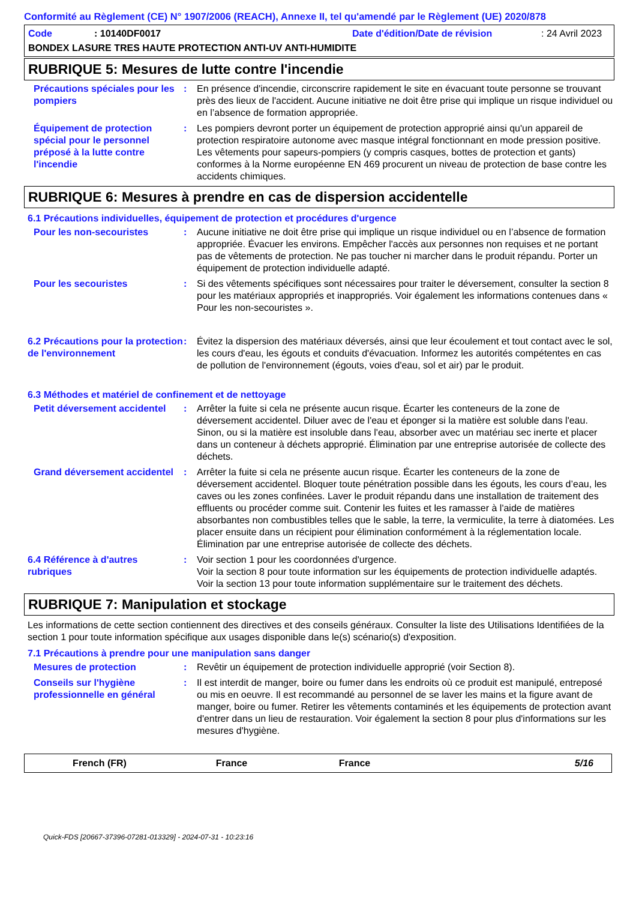Conformité au Règlement (CE) N° 1907/2006 (REACH), Annexe II, tel qu'amendé par le Règlement (UE) 2020/878
Code: 10140DF0017 Date d'édition/Date de révision: 24 Avril 2023
BONDEX LASURE TRES HAUTE PROTECTION ANTI-UV ANTI-HUMIDITE
RUBRIQUE 5: Mesures de lutte contre l'incendie
Précautions spéciales pour les pompiers
: En présence d'incendie, circonscrire rapidement le site en évacuant toute personne se trouvant près des lieux de l'accident. Aucune initiative ne doit être prise qui implique un risque individuel ou en l’absence de formation appropriée.
Équipement de protection spécial pour le personnel préposé à la lutte contre l'incendie
: Les pompiers devront porter un équipement de protection approprié ainsi qu'un appareil de protection respiratoire autonome avec masque intégral fonctionnant en mode pression positive. Les vêtements pour sapeurs-pompiers (y compris casques, bottes de protection et gants) conformes à la Norme européenne EN 469 procurent un niveau de protection de base contre les accidents chimiques.
RUBRIQUE 6: Mesures à prendre en cas de dispersion accidentelle
6.1 Précautions individuelles, équipement de protection et procédures d'urgence
Pour les non-secouristes : Aucune initiative ne doit être prise qui implique un risque individuel ou en l’absence de formation appropriée. Évacuer les environs. Empêcher l'accès aux personnes non requises et ne portant pas de vêtements de protection. Ne pas toucher ni marcher dans le produit répandu. Porter un équipement de protection individuelle adapté.
Pour les secouristes : Si des vêtements spécifiques sont nécessaires pour traiter le déversement, consulter la section 8 pour les matériaux appropriés et inappropriés. Voir également les informations contenues dans « Pour les non-secouristes ».
6.2 Précautions pour la protection de l'environnement
: Évitez la dispersion des matériaux déversés, ainsi que leur écoulement et tout contact avec le sol, les cours d'eau, les égouts et conduits d'évacuation. Informez les autorités compétentes en cas de pollution de l'environnement (égouts, voies d'eau, sol et air) par le produit.
6.3 Méthodes et matériel de confinement et de nettoyage
Petit déversement accidentel
: Arrêter la fuite si cela ne présente aucun risque. Écarter les conteneurs de la zone de déversement accidentel. Diluer avec de l'eau et éponger si la matière est soluble dans l'eau. Sinon, ou si la matière est insoluble dans l'eau, absorber avec un matériau sec inerte et placer dans un conteneur à déchets approprié. Élimination par une entreprise autorisée de collecte des déchets.
Grand déversement accidentel
: Arrêter la fuite si cela ne présente aucun risque. Écarter les conteneurs de la zone de déversement accidentel. Bloquer toute pénétration possible dans les égouts, les cours d’eau, les caves ou les zones confinées. Laver le produit répandu dans une installation de traitement des effluents ou procéder comme suit. Contenir les fuites et les ramasser à l'aide de matières absorbantes non combustibles telles que le sable, la terre, la vermiculite, la terre à diatomées. Les placer ensuite dans un récipient pour élimination conformément à la réglementation locale. Élimination par une entreprise autorisée de collecte des déchets.
6.4 Référence à d'autres rubriques
: Voir section 1 pour les coordonnées d'urgence.
Voir la section 8 pour toute information sur les équipements de protection individuelle adaptés.
Voir la section 13 pour toute information supplémentaire sur le traitement des déchets.
RUBRIQUE 7: Manipulation et stockage
Les informations de cette section contiennent des directives et des conseils généraux. Consulter la liste des Utilisations Identifiées de la section 1 pour toute information spécifique aux usages disponible dans le(s) scénario(s) d'exposition.
7.1 Précautions à prendre pour une manipulation sans danger
Mesures de protection : Revêtir un équipement de protection individuelle approprié (voir Section 8).
Conseils sur l'hygiène professionnelle en général
: Il est interdit de manger, boire ou fumer dans les endroits où ce produit est manipulé, entreposé ou mis en oeuvre. Il est recommandé au personnel de se laver les mains et la figure avant de manger, boire ou fumer. Retirer les vêtements contaminés et les équipements de protection avant d'entrer dans un lieu de restauration. Voir également la section 8 pour plus d'informations sur les mesures d'hygiène.
French (FR) France France 5/16
Quick-FDS [20667-37396-07281-013329] - 2024-07-31 - 10:23:16